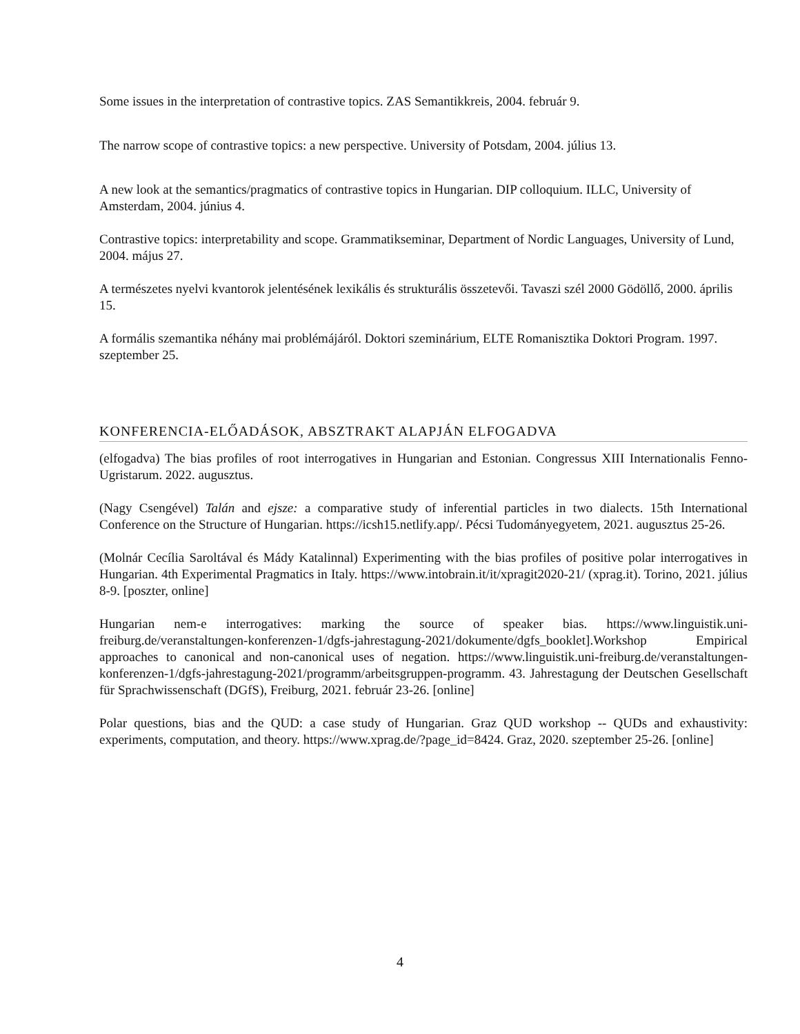Some issues in the interpretation of contrastive topics. ZAS Semantikkreis, 2004. február 9.
The narrow scope of contrastive topics: a new perspective. University of Potsdam, 2004. július 13.
A new look at the semantics/pragmatics of contrastive topics in Hungarian. DIP colloquium. ILLC, University of Amsterdam, 2004. június 4.
Contrastive topics: interpretability and scope. Grammatikseminar, Department of Nordic Languages, University of Lund, 2004. május 27.
A természetes nyelvi kvantorok jelentésének lexikális és strukturális összetevői. Tavaszi szél 2000 Gödöllő, 2000. április 15.
A formális szemantika néhány mai problémájáról. Doktori szeminárium, ELTE Romanisztika Doktori Program. 1997. szeptember 25.
KONFERENCIA-ELŐADÁSOK, ABSZTRAKT ALAPJÁN ELFOGADVA
(elfogadva) The bias profiles of root interrogatives in Hungarian and Estonian. Congressus XIII Internationalis Fenno-Ugristarum. 2022. augusztus.
(Nagy Csengével) Talán and ejsze: a comparative study of inferential particles in two dialects. 15th International Conference on the Structure of Hungarian. https://icsh15.netlify.app/. Pécsi Tudományegyetem, 2021. augusztus 25-26.
(Molnár Cecília Saroltával és Mády Katalinnal) Experimenting with the bias profiles of positive polar interrogatives in Hungarian. 4th Experimental Pragmatics in Italy. https://www.intobrain.it/it/xpragit2020-21/ (xprag.it). Torino, 2021. július 8-9. [poszter, online]
Hungarian nem-e interrogatives: marking the source of speaker bias. https://www.linguistik.uni-freiburg.de/veranstaltungen-konferenzen-1/dgfs-jahrestagung-2021/dokumente/dgfs_booklet].Workshop Empirical approaches to canonical and non-canonical uses of negation. https://www.linguistik.uni-freiburg.de/veranstaltungen-konferenzen-1/dgfs-jahrestagung-2021/programm/arbeitsgruppen-programm. 43. Jahrestagung der Deutschen Gesellschaft für Sprachwissenschaft (DGfS), Freiburg, 2021. február 23-26. [online]
Polar questions, bias and the QUD: a case study of Hungarian. Graz QUD workshop -- QUDs and exhaustivity: experiments, computation, and theory. https://www.xprag.de/?page_id=8424. Graz, 2020. szeptember 25-26. [online]
4